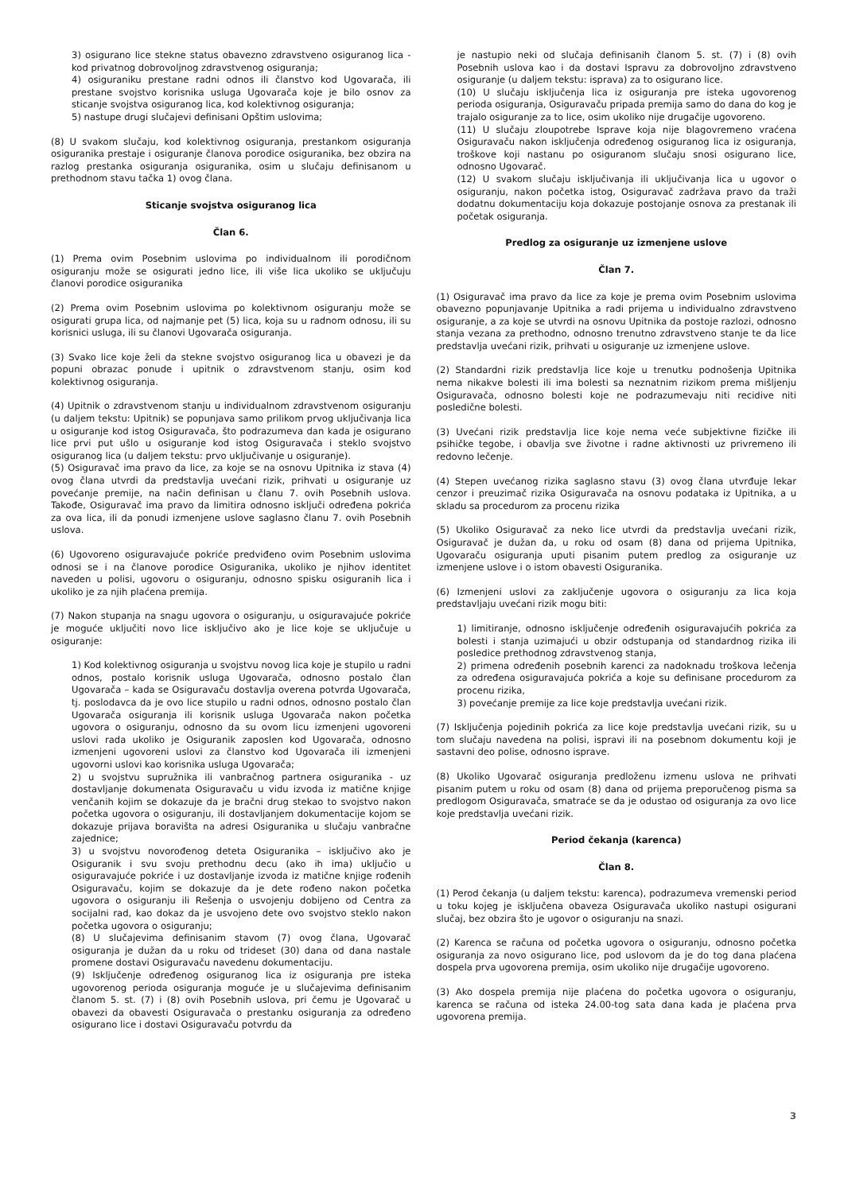3) osigurano lice stekne status obavezno zdravstveno osiguranog lica - kod privatnog dobrovoljnog zdravstvenog osiguranja;
4) osiguraniku prestane radni odnos ili članstvo kod Ugovarača, ili prestane svojstvo korisnika usluga Ugovarača koje je bilo osnov za sticanje svojstva osiguranog lica, kod kolektivnog osiguranja;
5) nastupe drugi slučajevi definisani Opštim uslovima;
(8) U svakom slučaju, kod kolektivnog osiguranja, prestankom osiguranja osiguranika prestaje i osiguranje članova porodice osiguranika, bez obzira na razlog prestanka osiguranja osiguranika, osim u slučaju definisanom u prethodnom stavu tačka 1) ovog člana.
Sticanje svojstva osiguranog lica
Član 6.
(1) Prema ovim Posebnim uslovima po individualnom ili porodičnom osiguranju može se osigurati jedno lice, ili više lica ukoliko se uključuju članovi porodice osiguranika
(2) Prema ovim Posebnim uslovima po kolektivnom osiguranju može se osigurati grupa lica, od najmanje pet (5) lica, koja su u radnom odnosu, ili su korisnici usluga, ili su članovi Ugovarača osiguranja.
(3) Svako lice koje želi da stekne svojstvo osiguranog lica u obavezi je da popuni obrazac ponude i upitnik o zdravstvenom stanju, osim kod kolektivnog osiguranja.
(4) Upitnik o zdravstvenom stanju u individualnom zdravstvenom osiguranju (u daljem tekstu: Upitnik) se popunjava samo prilikom prvog uključivanja lica u osiguranje kod istog Osiguravača, što podrazumeva dan kada je osigurano lice prvi put ušlo u osiguranje kod istog Osiguravača i steklo svojstvo osiguranog lica (u daljem tekstu: prvo uključivanje u osiguranje).
(5) Osiguravač ima pravo da lice, za koje se na osnovu Upitnika iz stava (4) ovog člana utvrdi da predstavlja uvećani rizik, prihvati u osiguranje uz povećanje premije, na način definisan u članu 7. ovih Posebnih uslova. Takođe, Osiguravač ima pravo da limitira odnosno isključi određena pokrića za ova lica, ili da ponudi izmenjene uslove saglasno članu 7. ovih Posebnih uslova.
(6) Ugovoreno osiguravajuće pokriće predviđeno ovim Posebnim uslovima odnosi se i na članove porodice Osiguranika, ukoliko je njihov identitet naveden u polisi, ugovoru o osiguranju, odnosno spisku osiguranih lica i ukoliko je za njih plaćena premija.
(7) Nakon stupanja na snagu ugovora o osiguranju, u osiguravajuće pokriće je moguće uključiti novo lice isključivo ako je lice koje se uključuje u osiguranje:
1) Kod kolektivnog osiguranja u svojstvu novog lica koje je stupilo u radni odnos, postalo korisnik usluga Ugovarača, odnosno postalo član Ugovarača – kada se Osiguravaču dostavlja overena potvrda Ugovarača, tj. poslodavca da je ovo lice stupilo u radni odnos, odnosno postalo član Ugovarača osiguranja ili korisnik usluga Ugovarača nakon početka ugovora o osiguranju, odnosno da su ovom licu izmenjeni ugovoreni uslovi rada ukoliko je Osiguranik zaposlen kod Ugovarača, odnosno izmenjeni ugovoreni uslovi za članstvo kod Ugovarača ili izmenjeni ugovorni uslovi kao korisnika usluga Ugovarača;
2) u svojstvu supružnika ili vanbračnog partnera osiguranika - uz dostavljanje dokumenata Osiguravaču u vidu izvoda iz matične knjige venčanih kojim se dokazuje da je bračni drug stekao to svojstvo nakon početka ugovora o osiguranju, ili dostavljanjem dokumentacije kojom se dokazuje prijava boravišta na adresi Osiguranika u slučaju vanbračne zajednice;
3) u svojstvu novorođenog deteta Osiguranika – isključivo ako je Osiguranik i svu svoju prethodnu decu (ako ih ima) uključio u osiguravajuće pokriće i uz dostavljanje izvoda iz matične knjige rođenih Osiguravaču, kojim se dokazuje da je dete rođeno nakon početka ugovora o osiguranju ili Rešenja o usvojenju dobijeno od Centra za socijalni rad, kao dokaz da je usvojeno dete ovo svojstvo steklo nakon početka ugovora o osiguranju;
(8) U slučajevima definisanim stavom (7) ovog člana, Ugovarač osiguranja je dužan da u roku od trideset (30) dana od dana nastale promene dostavi Osiguravaču navedenu dokumentaciju.
(9) Isključenje određenog osiguranog lica iz osiguranja pre isteka ugovorenog perioda osiguranja moguće je u slučajevima definisanim članom 5. st. (7) i (8) ovih Posebnih uslova, pri čemu je Ugovarač u obavezi da obavesti Osiguravača o prestanku osiguranja za određeno osigurano lice i dostavi Osiguravaču potvrdu da
je nastupio neki od slučaja definisanih članom 5. st. (7) i (8) ovih Posebnih uslova kao i da dostavi Ispravu za dobrovoljno zdravstveno osiguranje (u daljem tekstu: isprava) za to osigurano lice.
(10) U slučaju isključenja lica iz osiguranja pre isteka ugovorenog perioda osiguranja, Osiguravaču pripada premija samo do dana do kog je trajalo osiguranje za to lice, osim ukoliko nije drugačije ugovoreno.
(11) U slučaju zloupotrebe Isprave koja nije blagovremeno vraćena Osiguravaču nakon isključenja određenog osiguranog lica iz osiguranja, troškove koji nastanu po osiguranom slučaju snosi osigurano lice, odnosno Ugovarač.
(12) U svakom slučaju isključivanja ili uključivanja lica u ugovor o osiguranju, nakon početka istog, Osiguravač zadržava pravo da traži dodatnu dokumentaciju koja dokazuje postojanje osnova za prestanak ili početak osiguranja.
Predlog za osiguranje uz izmenjene uslove
Član 7.
(1) Osiguravač ima pravo da lice za koje je prema ovim Posebnim uslovima obavezno popunjavanje Upitnika a radi prijema u individualno zdravstveno osiguranje, a za koje se utvrdi na osnovu Upitnika da postoje razlozi, odnosno stanja vezana za prethodno, odnosno trenutno zdravstveno stanje te da lice predstavlja uvećani rizik, prihvati u osiguranje uz izmenjene uslove.
(2) Standardni rizik predstavlja lice koje u trenutku podnošenja Upitnika nema nikakve bolesti ili ima bolesti sa neznatnim rizikom prema mišljenju Osiguravača, odnosno bolesti koje ne podrazumevaju niti recidive niti posledične bolesti.
(3) Uvećani rizik predstavlja lice koje nema veće subjektivne fizičke ili psihičke tegobe, i obavlja sve životne i radne aktivnosti uz privremeno ili redovno lečenje.
(4) Stepen uvećanog rizika saglasno stavu (3) ovog člana utvrđuje lekar cenzor i preuzimač rizika Osiguravača na osnovu podataka iz Upitnika, a u skladu sa procedurom za procenu rizika
(5) Ukoliko Osiguravač za neko lice utvrdi da predstavlja uvećani rizik, Osiguravač je dužan da, u roku od osam (8) dana od prijema Upitnika, Ugovaraču osiguranja uputi pisanim putem predlog za osiguranje uz izmenjene uslove i o istom obavesti Osiguranika.
(6) Izmenjeni uslovi za zaključenje ugovora o osiguranju za lica koja predstavljaju uvećani rizik mogu biti:
1) limitiranje, odnosno isključenje određenih osiguravajućih pokrića za bolesti i stanja uzimajući u obzir odstupanja od standardnog rizika ili posledice prethodnog zdravstvenog stanja,
2) primena određenih posebnih karenci za nadoknadu troškova lečenja za određena osiguravajuća pokrića a koje su definisane procedurom za procenu rizika,
3) povećanje premije za lice koje predstavlja uvećani rizik.
(7) Isključenja pojedinih pokrića za lice koje predstavlja uvećani rizik, su u tom slučaju navedena na polisi, ispravi ili na posebnom dokumentu koji je sastavni deo polise, odnosno isprave.
(8) Ukoliko Ugovarač osiguranja predloženu izmenu uslova ne prihvati pisanim putem u roku od osam (8) dana od prijema preporučenog pisma sa predlogom Osiguravača, smatraće se da je odustao od osiguranja za ovo lice koje predstavlja uvećani rizik.
Period čekanja (karenca)
Član 8.
(1) Perod čekanja (u daljem tekstu: karenca), podrazumeva vremenski period u toku kojeg je isključena obaveza Osiguravača ukoliko nastupi osigurani slučaj, bez obzira što je ugovor o osiguranju na snazi.
(2) Karenca se računa od početka ugovora o osiguranju, odnosno početka osiguranja za novo osigurano lice, pod uslovom da je do tog dana plaćena dospela prva ugovorena premija, osim ukoliko nije drugačije ugovoreno.
(3) Ako dospela premija nije plaćena do početka ugovora o osiguranju, karenca se računa od isteka 24.00-tog sata dana kada je plaćena prva ugovorena premija.
3